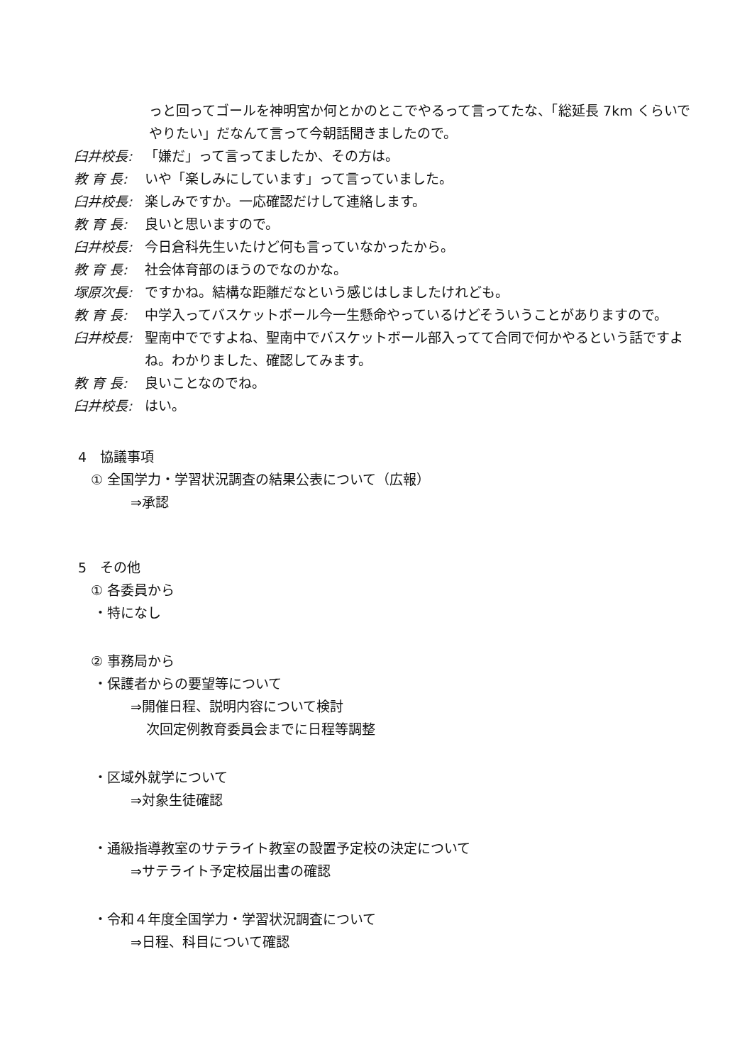っと回ってゴールを神明宮か何とかのとこでやるって言ってたな、「総延長 7km くらいでやりたい」だなんて言って今朝話聞きましたので。
臼井校長: 「嫌だ」って言ってましたか、その方は。
教 育 長: いや「楽しみにしています」って言っていました。
臼井校長: 楽しみですか。一応確認だけして連絡します。
教 育 長: 良いと思いますので。
臼井校長: 今日倉科先生いたけど何も言っていなかったから。
教 育 長: 社会体育部のほうのでなのかな。
塚原次長: ですかね。結構な距離だなという感じはしましたけれども。
教 育 長: 中学入ってバスケットボール今一生懸命やっているけどそういうことがありますので。
臼井校長: 聖南中でですよね、聖南中でバスケットボール部入ってて合同で何かやるという話ですよね。わかりました、確認してみます。
教 育 長: 良いことなのでね。
臼井校長: はい。
4　協議事項
① 全国学力・学習状況調査の結果公表について（広報）
⇒承認
5　その他
① 各委員から
・特になし
② 事務局から
・保護者からの要望等について
⇒開催日程、説明内容について検討
次回定例教育委員会までに日程等調整
・区域外就学について
⇒対象生徒確認
・通級指導教室のサテライト教室の設置予定校の決定について
⇒サテライト予定校届出書の確認
・令和４年度全国学力・学習状況調査について
⇒日程、科目について確認